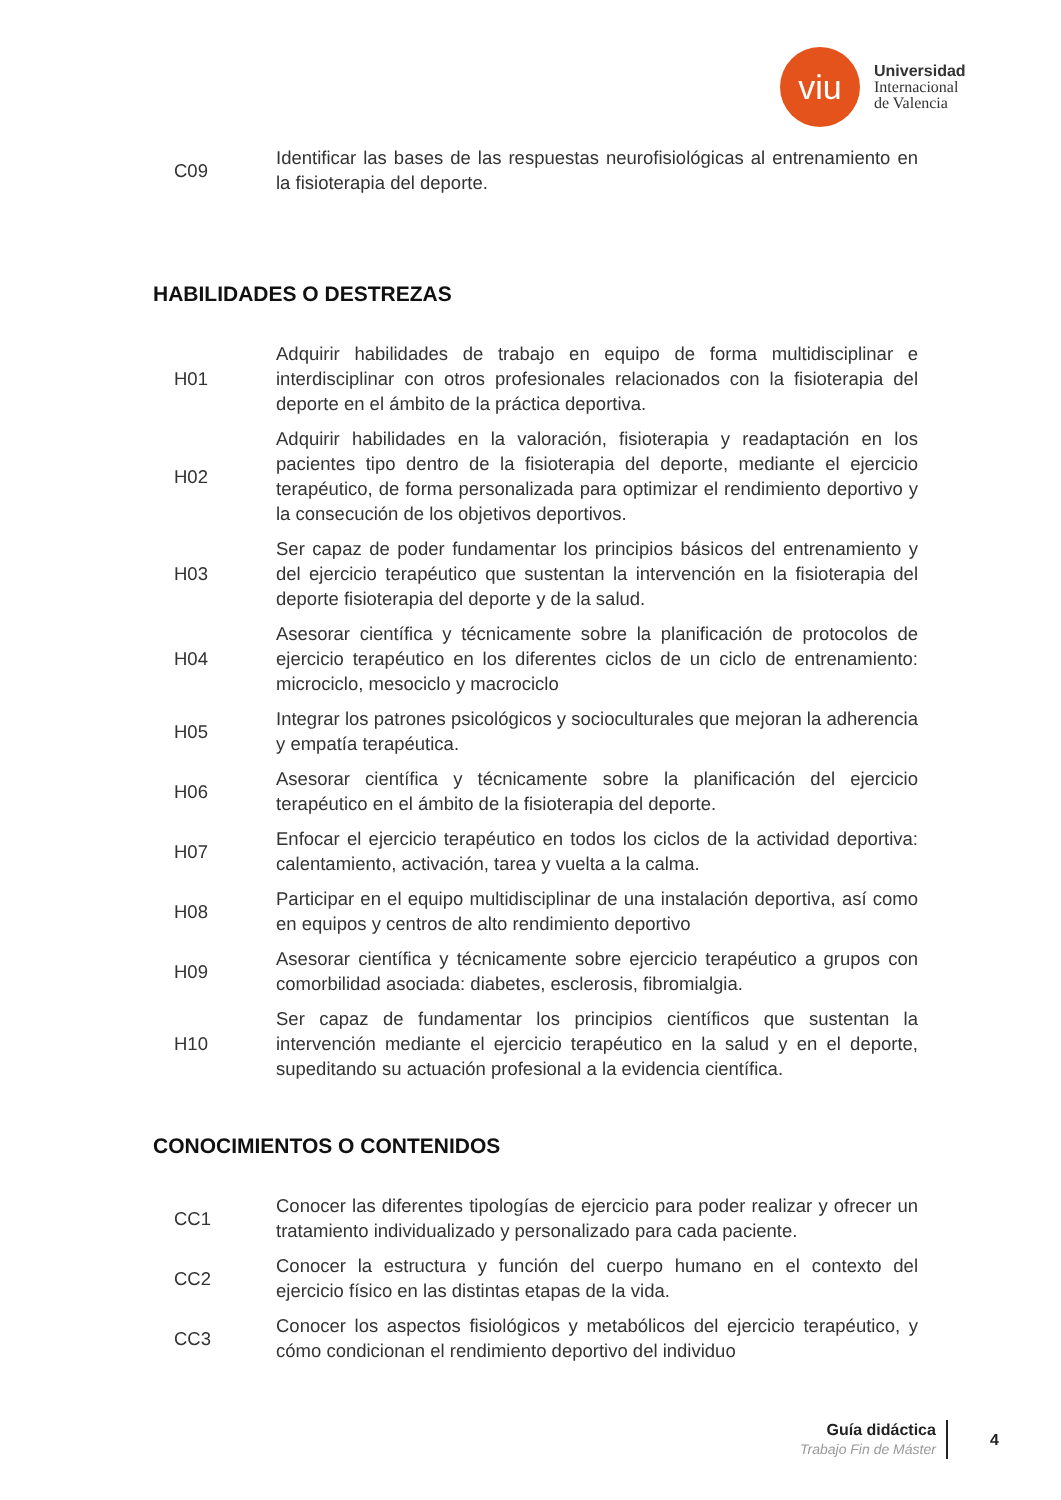viu
Universidad
Internacional
de Valencia
| C09 | Identificar las bases de las respuestas neurofisiológicas al entrenamiento en la fisioterapia del deporte. |
HABILIDADES O DESTREZAS
| H01 | Adquirir habilidades de trabajo en equipo de forma multidisciplinar e interdisciplinar con otros profesionales relacionados con la fisioterapia del deporte en el ámbito de la práctica deportiva. |
| H02 | Adquirir habilidades en la valoración, fisioterapia y readaptación en los pacientes tipo dentro de la fisioterapia del deporte, mediante el ejercicio terapéutico, de forma personalizada para optimizar el rendimiento deportivo y la consecución de los objetivos deportivos. |
| H03 | Ser capaz de poder fundamentar los principios básicos del entrenamiento y del ejercicio terapéutico que sustentan la intervención en la fisioterapia del deporte fisioterapia del deporte y de la salud. |
| H04 | Asesorar científica y técnicamente sobre la planificación de protocolos de ejercicio terapéutico en los diferentes ciclos de un ciclo de entrenamiento: microciclo, mesociclo y macrociclo |
| H05 | Integrar los patrones psicológicos y socioculturales que mejoran la adherencia y empatía terapéutica. |
| H06 | Asesorar científica y técnicamente sobre la planificación del ejercicio terapéutico en el ámbito de la fisioterapia del deporte. |
| H07 | Enfocar el ejercicio terapéutico en todos los ciclos de la actividad deportiva: calentamiento, activación, tarea y vuelta a la calma. |
| H08 | Participar en el equipo multidisciplinar de una instalación deportiva, así como en equipos y centros de alto rendimiento deportivo |
| H09 | Asesorar científica y técnicamente sobre ejercicio terapéutico a grupos con comorbilidad asociada: diabetes, esclerosis, fibromialgia. |
| H10 | Ser capaz de fundamentar los principios científicos que sustentan la intervención mediante el ejercicio terapéutico en la salud y en el deporte, supeditando su actuación profesional a la evidencia científica. |
CONOCIMIENTOS O CONTENIDOS
| CC1 | Conocer las diferentes tipologías de ejercicio para poder realizar y ofrecer un tratamiento individualizado y personalizado para cada paciente. |
| CC2 | Conocer la estructura y función del cuerpo humano en el contexto del ejercicio físico en las distintas etapas de la vida. |
| CC3 | Conocer los aspectos fisiológicos y metabólicos del ejercicio terapéutico, y cómo condicionan el rendimiento deportivo del individuo |
Guía didáctica
Trabajo Fin de Máster
4